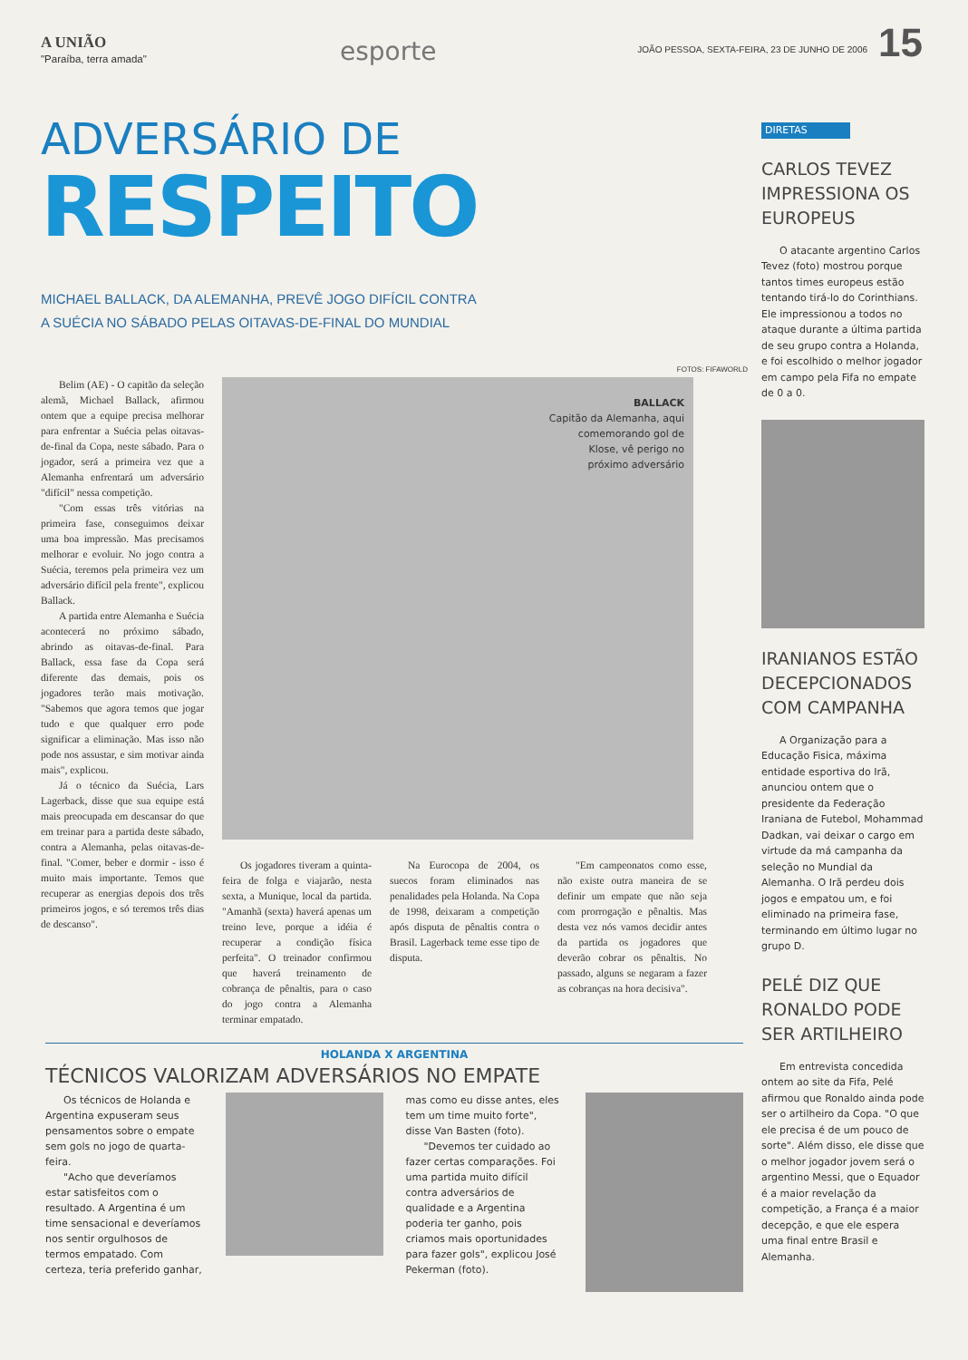A UNIÃO
"Paraíba, terra amada"
esporte
JOÃO PESSOA, SEXTA-FEIRA, 23 DE JUNHO DE 2006
15
ADVERSÁRIO DE
RESPEITO
MICHAEL BALLACK, DA ALEMANHA, PREVÊ JOGO DIFÍCIL CONTRA
A SUÉCIA NO SÁBADO PELAS OITAVAS-DE-FINAL DO MUNDIAL
FOTOS: FIFAWORLD
Belim (AE) - O capitão da seleção alemã, Michael Ballack, afirmou ontem que a equipe precisa melhorar para enfrentar a Suécia pelas oitavas-de-final da Copa, neste sábado. Para o jogador, será a primeira vez que a Alemanha enfrentará um adversário "difícil" nessa competição.
"Com essas três vitórias na primeira fase, conseguimos deixar uma boa impressão. Mas precisamos melhorar e evoluir. No jogo contra a Suécia, teremos pela primeira vez um adversário difícil pela frente", explicou Ballack.
A partida entre Alemanha e Suécia acontecerá no próximo sábado, abrindo as oitavas-de-final. Para Ballack, essa fase da Copa será diferente das demais, pois os jogadores terão mais motivação. "Sabemos que agora temos que jogar tudo e que qualquer erro pode significar a eliminação. Mas isso não pode nos assustar, e sim motivar ainda mais", explicou.
Já o técnico da Suécia, Lars Lagerback, disse que sua equipe está mais preocupada em descansar do que em treinar para a partida deste sábado, contra a Alemanha, pelas oitavas-de-final. "Comer, beber e dormir - isso é muito mais importante. Temos que recuperar as energias depois dos três primeiros jogos, e só teremos três dias de descanso".
BALLACK
Capitão da Alemanha, aqui comemorando gol de Klose, vê perigo no próximo adversário
Os jogadores tiveram a quinta-feira de folga e viajarão, nesta sexta, a Munique, local da partida. "Amanhã (sexta) haverá apenas um treino leve, porque a idéia é recuperar a condição física perfeita". O treinador confirmou que haverá treinamento de cobrança de pênaltis, para o caso do jogo contra a Alemanha terminar empatado.
Na Eurocopa de 2004, os suecos foram eliminados nas penalidades pela Holanda. Na Copa de 1998, deixaram a competição após disputa de pênaltis contra o Brasil. Lagerback teme esse tipo de disputa.
"Em campeonatos como esse, não existe outra maneira de se definir um empate que não seja com prorrogação e pênaltis. Mas desta vez nós vamos decidir antes da partida os jogadores que deverão cobrar os pênaltis. No passado, alguns se negaram a fazer as cobranças na hora decisiva".
HOLANDA X ARGENTINA
TÉCNICOS VALORIZAM ADVERSÁRIOS NO EMPATE
Os técnicos de Holanda e Argentina expuseram seus pensamentos sobre o empate sem gols no jogo de quarta-feira.
"Acho que deveríamos estar satisfeitos com o resultado. A Argentina é um time sensacional e deveríamos nos sentir orgulhosos de termos empatado. Com certeza, teria preferido ganhar,
mas como eu disse antes, eles tem um time muito forte", disse Van Basten (foto).
"Devemos ter cuidado ao fazer certas comparações. Foi uma partida muito difícil contra adversários de qualidade e a Argentina poderia ter ganho, pois criamos mais oportunidades para fazer gols", explicou José Pekerman (foto).
DIRETAS
CARLOS TEVEZ IMPRESSIONA OS EUROPEUS
O atacante argentino Carlos Tevez (foto) mostrou porque tantos times europeus estão tentando tirá-lo do Corinthians. Ele impressionou a todos no ataque durante a última partida de seu grupo contra a Holanda, e foi escolhido o melhor jogador em campo pela Fifa no empate de 0 a 0.
IRANIANOS ESTÃO DECEPCIONADOS COM CAMPANHA
A Organização para a Educação Fisica, máxima entidade esportiva do Irã, anunciou ontem que o presidente da Federação Iraniana de Futebol, Mohammad Dadkan, vai deixar o cargo em virtude da má campanha da seleção no Mundial da Alemanha. O Irã perdeu dois jogos e empatou um, e foi eliminado na primeira fase, terminando em último lugar no grupo D.
PELÉ DIZ QUE RONALDO PODE SER ARTILHEIRO
Em entrevista concedida ontem ao site da Fifa, Pelé afirmou que Ronaldo ainda pode ser o artilheiro da Copa. "O que ele precisa é de um pouco de sorte". Além disso, ele disse que o melhor jogador jovem será o argentino Messi, que o Equador é a maior revelação da competição, a França é a maior decepção, e que ele espera uma final entre Brasil e Alemanha.